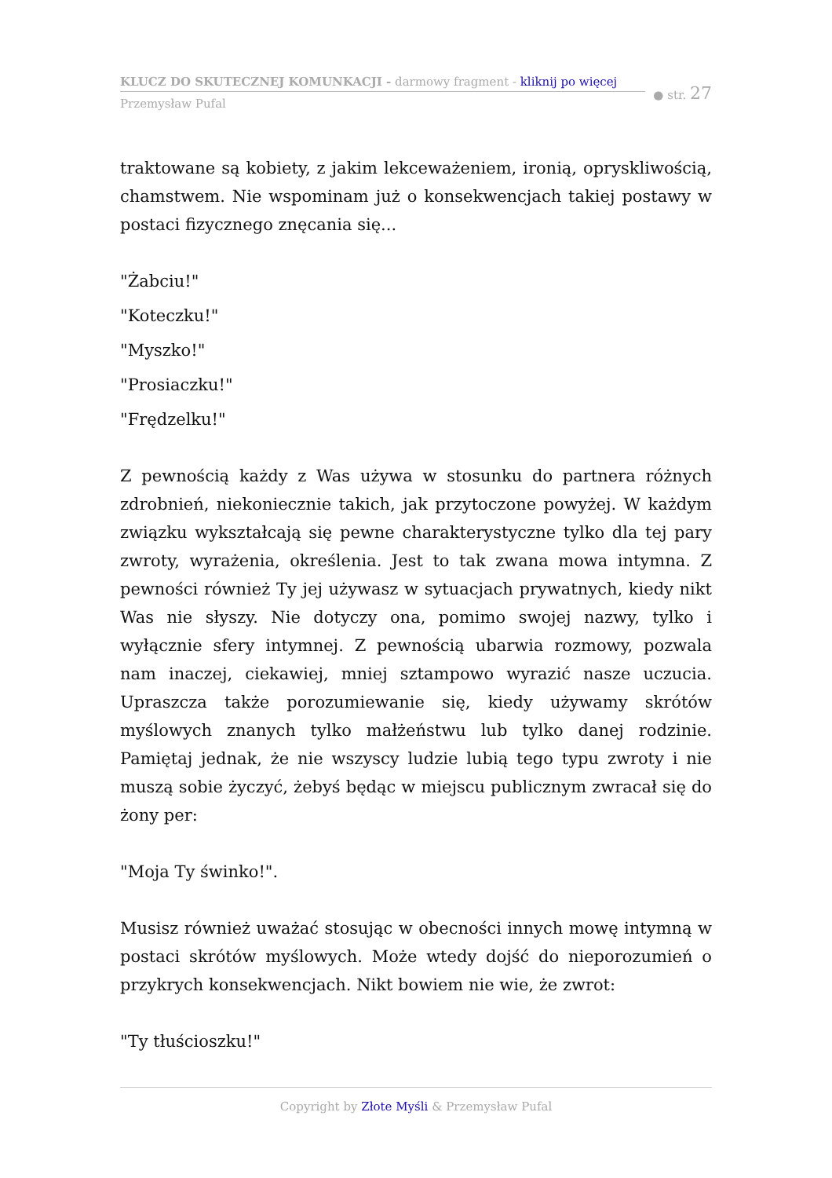KLUCZ DO SKUTECZNEJ KOMUNKACJI - darmowy fragment - kliknij po więcej
Przemysław Pufal
● str. 27
traktowane są kobiety, z jakim lekceważeniem, ironią, opryskliwością, chamstwem. Nie wspominam już o konsekwencjach takiej postawy w postaci fizycznego znęcania się...
"Żabciu!"
"Koteczku!"
"Myszko!"
"Prosiaczku!"
"Frędzelku!"
Z pewnością każdy z Was używa w stosunku do partnera różnych zdrobnień, niekoniecznie takich, jak przytoczone powyżej. W każdym związku wykształcają się pewne charakterystyczne tylko dla tej pary zwroty, wyrażenia, określenia. Jest to tak zwana mowa intymna. Z pewności również Ty jej używasz w sytuacjach prywatnych, kiedy nikt Was nie słyszy. Nie dotyczy ona, pomimo swojej nazwy, tylko i wyłącznie sfery intymnej. Z pewnością ubarwia rozmowy, pozwala nam inaczej, ciekawiej, mniej sztampowo wyrazić nasze uczucia. Upraszcza także porozumiewanie się, kiedy używamy skrótów myślowych znanych tylko małżeństwu lub tylko danej rodzinie. Pamiętaj jednak, że nie wszyscy ludzie lubią tego typu zwroty i nie muszą sobie życzyć, żebyś będąc w miejscu publicznym zwracał się do żony per:
"Moja Ty świnko!".
Musisz również uważać stosując w obecności innych mowę intymną w postaci skrótów myślowych. Może wtedy dojść do nieporozumień o przykrych konsekwencjach. Nikt bowiem nie wie, że zwrot:
"Ty tłuścioszku!"
Copyright by Złote Myśli & Przemysław Pufal